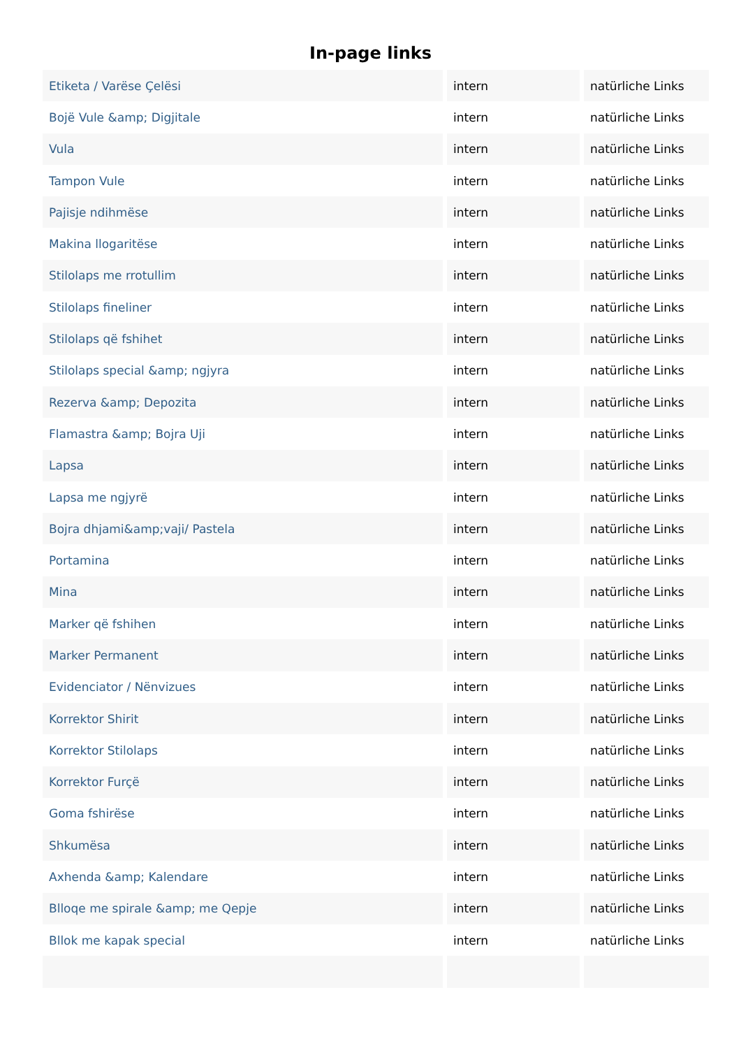In-page links
| Etiketa / Varëse Çelësi | intern | natürliche Links |
| Bojë Vule &amp; Digjitale | intern | natürliche Links |
| Vula | intern | natürliche Links |
| Tampon Vule | intern | natürliche Links |
| Pajisje ndihmëse | intern | natürliche Links |
| Makina llogaritëse | intern | natürliche Links |
| Stilolaps me rrotullim | intern | natürliche Links |
| Stilolaps fineliner | intern | natürliche Links |
| Stilolaps që fshihet | intern | natürliche Links |
| Stilolaps special &amp; ngjyra | intern | natürliche Links |
| Rezerva &amp; Depozita | intern | natürliche Links |
| Flamastra &amp; Bojra Uji | intern | natürliche Links |
| Lapsa | intern | natürliche Links |
| Lapsa me ngjyrë | intern | natürliche Links |
| Bojra dhjami&amp;vaji/ Pastela | intern | natürliche Links |
| Portamina | intern | natürliche Links |
| Mina | intern | natürliche Links |
| Marker që fshihen | intern | natürliche Links |
| Marker Permanent | intern | natürliche Links |
| Evidenciator / Nënvizues | intern | natürliche Links |
| Korrektor Shirit | intern | natürliche Links |
| Korrektor Stilolaps | intern | natürliche Links |
| Korrektor Furçë | intern | natürliche Links |
| Goma fshirëse | intern | natürliche Links |
| Shkumësa | intern | natürliche Links |
| Axhenda &amp; Kalendare | intern | natürliche Links |
| Blloqe me spirale &amp; me Qepje | intern | natürliche Links |
| Bllok me kapak special | intern | natürliche Links |